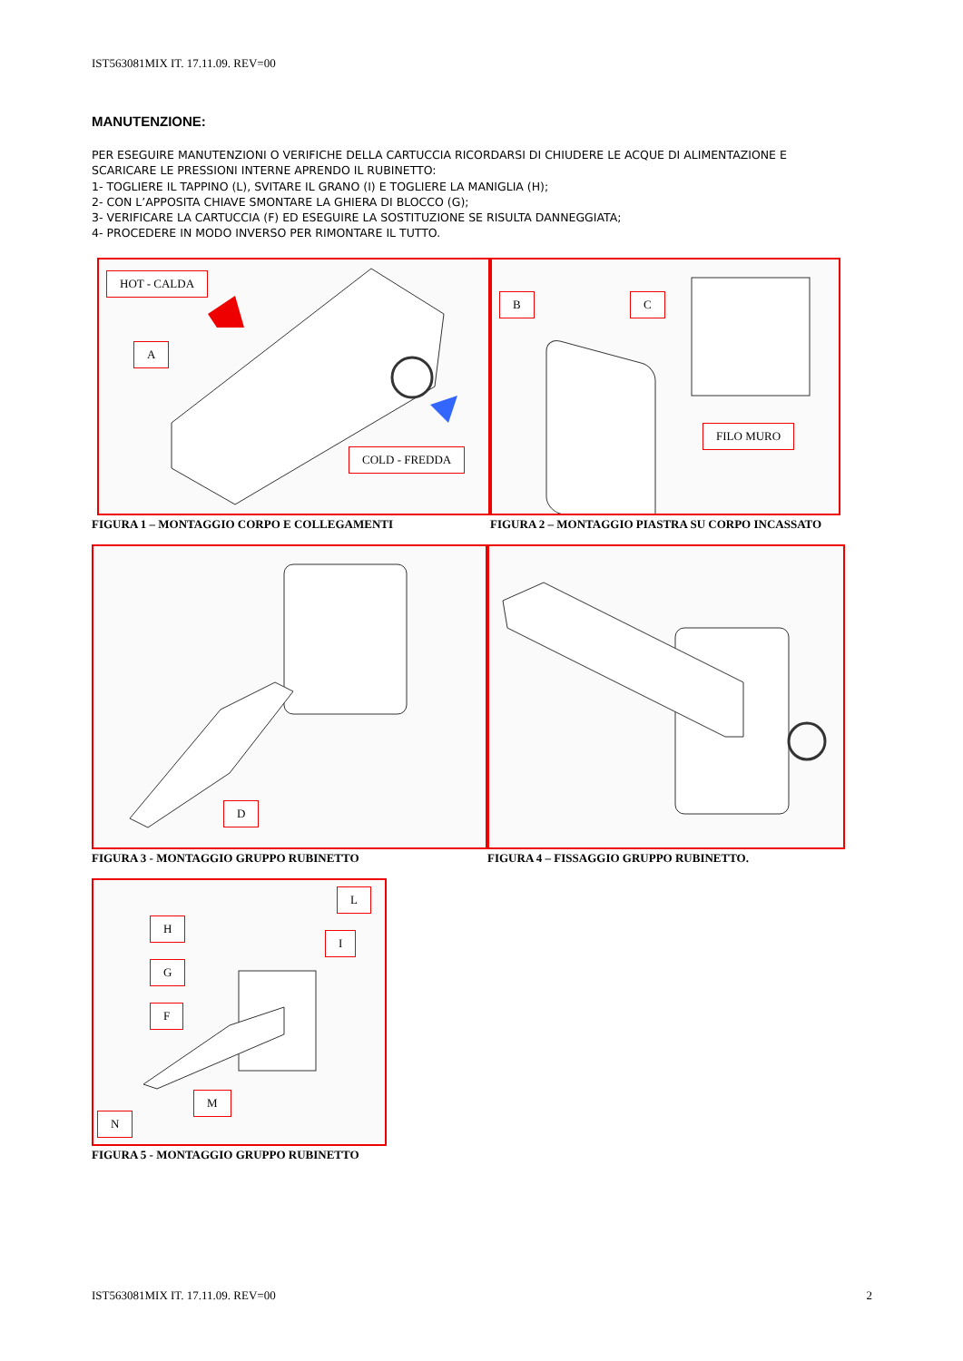IST563081MIX IT. 17.11.09. REV=00
MANUTENZIONE:
PER ESEGUIRE MANUTENZIONI O VERIFICHE DELLA CARTUCCIA RICORDARSI DI CHIUDERE LE ACQUE DI ALIMENTAZIONE E SCARICARE LE PRESSIONI INTERNE APRENDO IL RUBINETTO:
1- TOGLIERE IL TAPPINO (L), SVITARE IL GRANO (I) E TOGLIERE LA MANIGLIA (H);
2- CON L’APPOSITA CHIAVE SMONTARE LA GHIERA DI BLOCCO (G);
3- VERIFICARE LA CARTUCCIA (F) ED ESEGUIRE LA SOSTITUZIONE SE RISULTA DANNEGGIATA;
4- PROCEDERE IN MODO INVERSO PER RIMONTARE IL TUTTO.
HOT - CALDA
A
COLD - FREDDA
FIGURA 1 – MONTAGGIO CORPO E COLLEGAMENTI
B C
FILO MURO
FIGURA 2 – MONTAGGIO PIASTRA SU CORPO INCASSATO
D
FIGURA 3 - MONTAGGIO GRUPPO RUBINETTO
FIGURA 4 – FISSAGGIO GRUPPO RUBINETTO.
L
H
I
G
F
M
N
FIGURA 5 - MONTAGGIO GRUPPO RUBINETTO
IST563081MIX IT. 17.11.09. REV=00 2